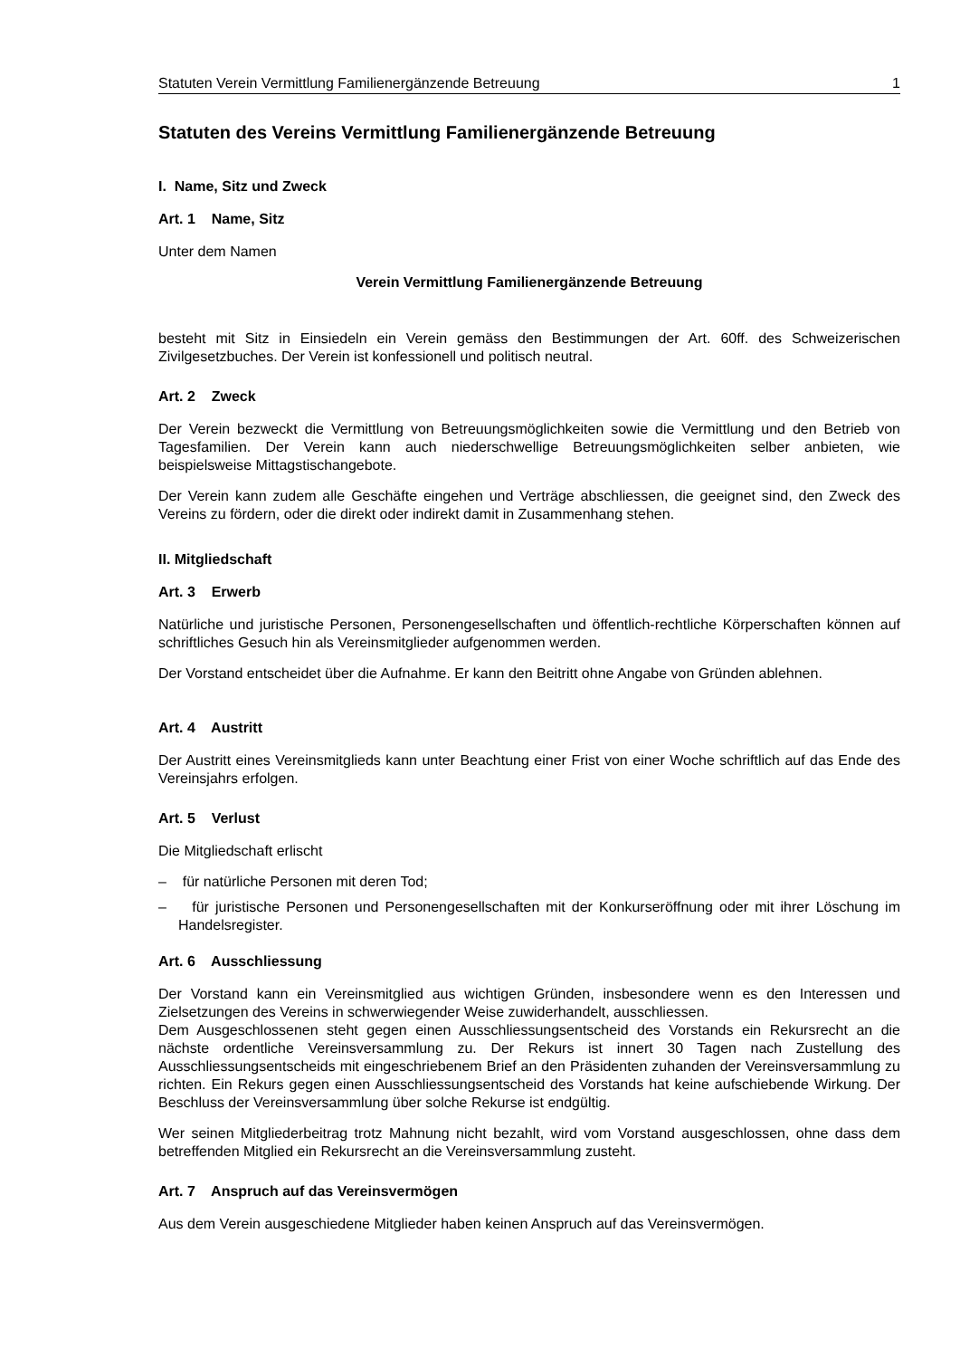Statuten Verein Vermittlung Familienergänzende Betreuung 1
Statuten des Vereins Vermittlung Familienergänzende Betreuung
I. Name, Sitz und Zweck
Art. 1 Name, Sitz
Unter dem Namen
Verein Vermittlung Familienergänzende Betreuung
besteht mit Sitz in Einsiedeln ein Verein gemäss den Bestimmungen der Art. 60ff. des Schweizerischen Zivilgesetzbuches. Der Verein ist konfessionell und politisch neutral.
Art. 2 Zweck
Der Verein bezweckt die Vermittlung von Betreuungsmöglichkeiten sowie die Vermittlung und den Betrieb von Tagesfamilien. Der Verein kann auch niederschwellige Betreuungsmöglichkeiten selber anbieten, wie beispielsweise Mittagstischangebote.
Der Verein kann zudem alle Geschäfte eingehen und Verträge abschliessen, die geeignet sind, den Zweck des Vereins zu fördern, oder die direkt oder indirekt damit in Zusammenhang stehen.
II. Mitgliedschaft
Art. 3 Erwerb
Natürliche und juristische Personen, Personengesellschaften und öffentlich-rechtliche Körperschaften können auf schriftliches Gesuch hin als Vereinsmitglieder aufgenommen werden.
Der Vorstand entscheidet über die Aufnahme. Er kann den Beitritt ohne Angabe von Gründen ablehnen.
Art. 4 Austritt
Der Austritt eines Vereinsmitglieds kann unter Beachtung einer Frist von einer Woche schriftlich auf das Ende des Vereinsjahrs erfolgen.
Art. 5 Verlust
Die Mitgliedschaft erlischt
– für natürliche Personen mit deren Tod;
– für juristische Personen und Personengesellschaften mit der Konkurseröffnung oder mit ihrer Löschung im Handelsregister.
Art. 6 Ausschliessung
Der Vorstand kann ein Vereinsmitglied aus wichtigen Gründen, insbesondere wenn es den Interessen und Zielsetzungen des Vereins in schwerwiegender Weise zuwiderhandelt, ausschliessen.
Dem Ausgeschlossenen steht gegen einen Ausschliessungsentscheid des Vorstands ein Rekursrecht an die nächste ordentliche Vereinsversammlung zu. Der Rekurs ist innert 30 Tagen nach Zustellung des Ausschliessungsentscheids mit eingeschriebenem Brief an den Präsidenten zuhanden der Vereinsversammlung zu richten. Ein Rekurs gegen einen Ausschliessungsentscheid des Vorstands hat keine aufschiebende Wirkung. Der Beschluss der Vereinsversammlung über solche Rekurse ist endgültig.
Wer seinen Mitgliederbeitrag trotz Mahnung nicht bezahlt, wird vom Vorstand ausgeschlossen, ohne dass dem betreffenden Mitglied ein Rekursrecht an die Vereinsversammlung zusteht.
Art. 7 Anspruch auf das Vereinsvermögen
Aus dem Verein ausgeschiedene Mitglieder haben keinen Anspruch auf das Vereinsvermögen.